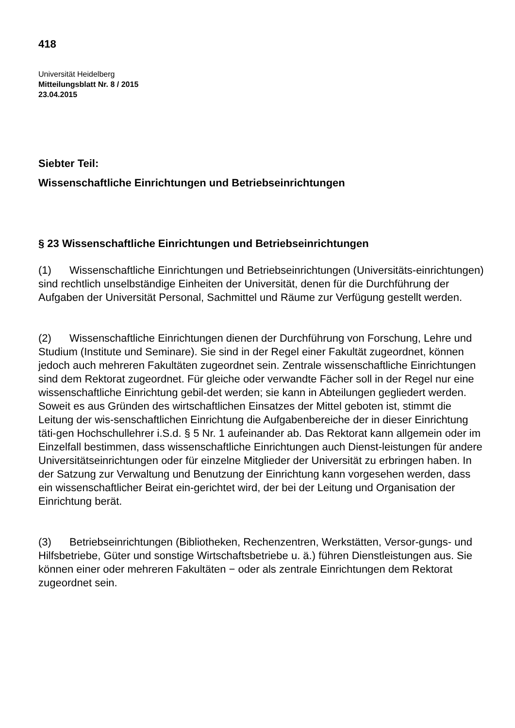418
Universität Heidelberg
Mitteilungsblatt Nr. 8 / 2015
23.04.2015
Siebter Teil:
Wissenschaftliche Einrichtungen und Betriebseinrichtungen
§ 23 Wissenschaftliche Einrichtungen und Betriebseinrichtungen
(1) Wissenschaftliche Einrichtungen und Betriebseinrichtungen (Universitäts-einrichtungen) sind rechtlich unselbständige Einheiten der Universität, denen für die Durchführung der Aufgaben der Universität Personal, Sachmittel und Räume zur Verfügung gestellt werden.
(2) Wissenschaftliche Einrichtungen dienen der Durchführung von Forschung, Lehre und Studium (Institute und Seminare). Sie sind in der Regel einer Fakultät zugeordnet, können jedoch auch mehreren Fakultäten zugeordnet sein. Zentrale wissenschaftliche Einrichtungen sind dem Rektorat zugeordnet. Für gleiche oder verwandte Fächer soll in der Regel nur eine wissenschaftliche Einrichtung gebil-det werden; sie kann in Abteilungen gegliedert werden. Soweit es aus Gründen des wirtschaftlichen Einsatzes der Mittel geboten ist, stimmt die Leitung der wis-senschaftlichen Einrichtung die Aufgabenbereiche der in dieser Einrichtung täti-gen Hochschullehrer i.S.d. § 5 Nr. 1 aufeinander ab. Das Rektorat kann allgemein oder im Einzelfall bestimmen, dass wissenschaftliche Einrichtungen auch Dienst-leistungen für andere Universitätseinrichtungen oder für einzelne Mitglieder der Universität zu erbringen haben. In der Satzung zur Verwaltung und Benutzung der Einrichtung kann vorgesehen werden, dass ein wissenschaftlicher Beirat ein-gerichtet wird, der bei der Leitung und Organisation der Einrichtung berät.
(3) Betriebseinrichtungen (Bibliotheken, Rechenzentren, Werkstätten, Versor-gungs- und Hilfsbetriebe, Güter und sonstige Wirtschaftsbetriebe u. ä.) führen Dienstleistungen aus. Sie können einer oder mehreren Fakultäten − oder als zentrale Einrichtungen dem Rektorat zugeordnet sein.